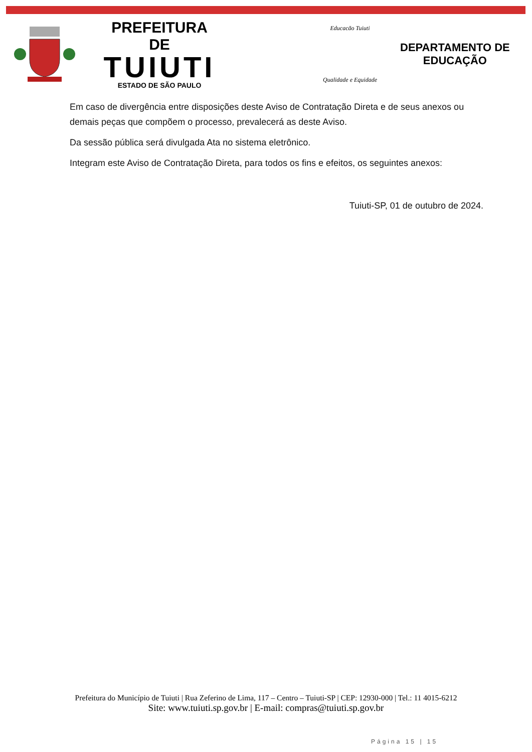PREFEITURA DE
TUIUTI
ESTADO DE SÃO PAULO
Educacão Tuiuti
Qualidade e Equidade
DEPARTAMENTO DE
EDUCAÇÃO
Em caso de divergência entre disposições deste Aviso de Contratação Direta e de seus anexos ou demais peças que compõem o processo, prevalecerá as deste Aviso.
Da sessão pública será divulgada Ata no sistema eletrônico.
Integram este Aviso de Contratação Direta, para todos os fins e efeitos, os seguintes anexos:
Tuiuti-SP, 01 de outubro de 2024.
Prefeitura do Município de Tuiuti | Rua Zeferino de Lima, 117 – Centro – Tuiuti-SP | CEP: 12930-000 | Tel.: 11 4015-6212
Site: www.tuiuti.sp.gov.br | E-mail: compras@tuiuti.sp.gov.br
Página 15 | 15